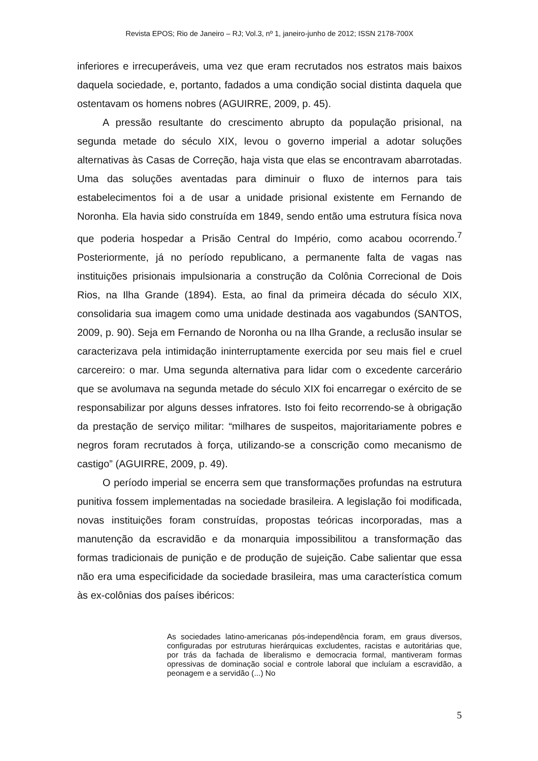Revista EPOS; Rio de Janeiro – RJ; Vol.3, nº 1, janeiro-junho de 2012; ISSN 2178-700X
inferiores e irrecuperáveis, uma vez que eram recrutados nos estratos mais baixos daquela sociedade, e, portanto, fadados a uma condição social distinta daquela que ostentavam os homens nobres (AGUIRRE, 2009, p. 45).
A pressão resultante do crescimento abrupto da população prisional, na segunda metade do século XIX, levou o governo imperial a adotar soluções alternativas às Casas de Correção, haja vista que elas se encontravam abarrotadas. Uma das soluções aventadas para diminuir o fluxo de internos para tais estabelecimentos foi a de usar a unidade prisional existente em Fernando de Noronha. Ela havia sido construída em 1849, sendo então uma estrutura física nova que poderia hospedar a Prisão Central do Império, como acabou ocorrendo.<sup>7</sup> Posteriormente, já no período republicano, a permanente falta de vagas nas instituições prisionais impulsionaria a construção da Colônia Correcional de Dois Rios, na Ilha Grande (1894). Esta, ao final da primeira década do século XIX, consolidaria sua imagem como uma unidade destinada aos vagabundos (SANTOS, 2009, p. 90). Seja em Fernando de Noronha ou na Ilha Grande, a reclusão insular se caracterizava pela intimidação ininterruptamente exercida por seu mais fiel e cruel carcereiro: o mar. Uma segunda alternativa para lidar com o excedente carcerário que se avolumava na segunda metade do século XIX foi encarregar o exército de se responsabilizar por alguns desses infratores. Isto foi feito recorrendo-se à obrigação da prestação de serviço militar: “milhares de suspeitos, majoritariamente pobres e negros foram recrutados à força, utilizando-se a conscrição como mecanismo de castigo” (AGUIRRE, 2009, p. 49).
O período imperial se encerra sem que transformações profundas na estrutura punitiva fossem implementadas na sociedade brasileira. A legislação foi modificada, novas instituições foram construídas, propostas teóricas incorporadas, mas a manutenção da escravidão e da monarquia impossibilitou a transformação das formas tradicionais de punição e de produção de sujeição. Cabe salientar que essa não era uma especificidade da sociedade brasileira, mas uma característica comum às ex-colônias dos países ibéricos:
As sociedades latino-americanas pós-independência foram, em graus diversos, configuradas por estruturas hierárquicas excludentes, racistas e autoritárias que, por trás da fachada de liberalismo e democracia formal, mantiveram formas opressivas de dominação social e controle laboral que incluíam a escravidão, a peonagem e a servidão (...) No
5